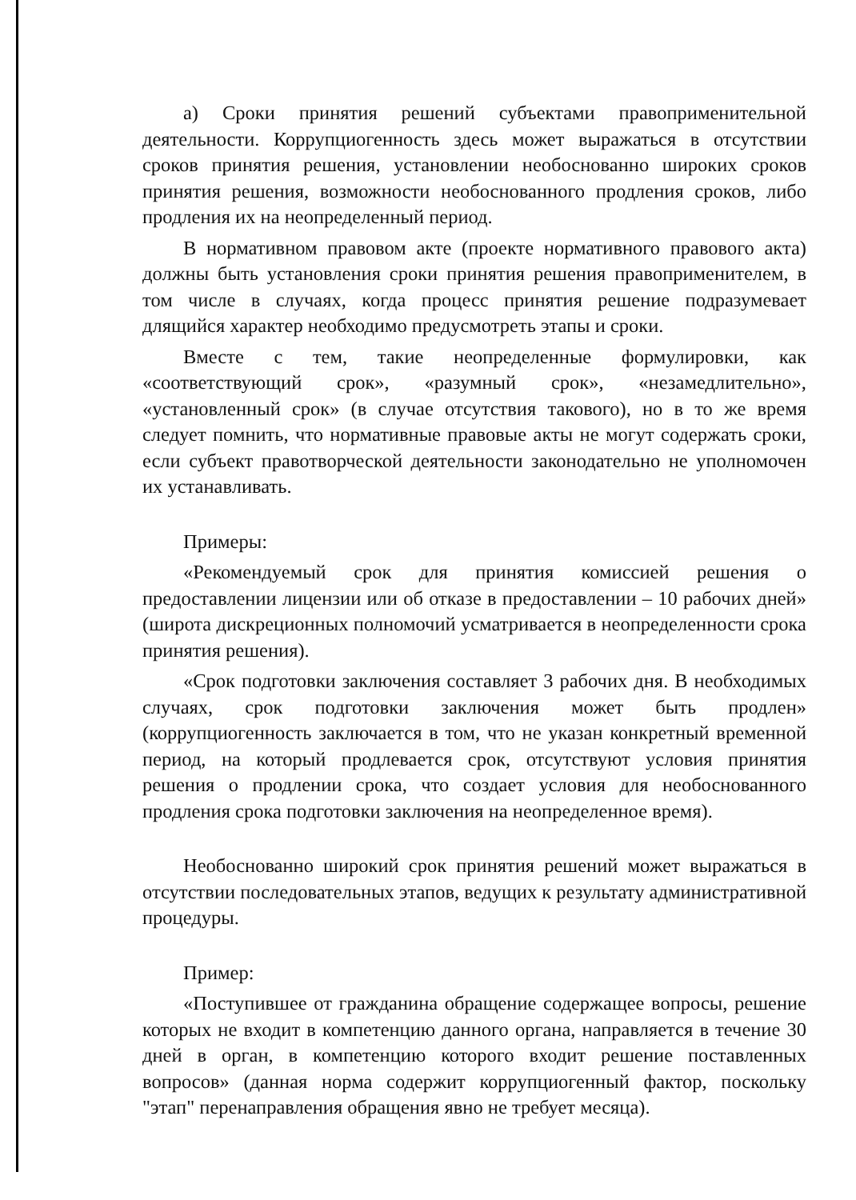а) Сроки принятия решений субъектами правоприменительной деятельности. Коррупциогенность здесь может выражаться в отсутствии сроков принятия решения, установлении необоснованно широких сроков принятия решения, возможности необоснованного продления сроков, либо продления их на неопределенный период.
В нормативном правовом акте (проекте нормативного правового акта) должны быть установления сроки принятия решения правоприменителем, в том числе в случаях, когда процесс принятия решение подразумевает длящийся характер необходимо предусмотреть этапы и сроки.
Вместе с тем, такие неопределенные формулировки, как «соответствующий срок», «разумный срок», «незамедлительно», «установленный срок» (в случае отсутствия такового), но в то же время следует помнить, что нормативные правовые акты не могут содержать сроки, если субъект правотворческой деятельности законодательно не уполномочен их устанавливать.
Примеры:
«Рекомендуемый срок для принятия комиссией решения о предоставлении лицензии или об отказе в предоставлении – 10 рабочих дней» (широта дискреционных полномочий усматривается в неопределенности срока принятия решения).
«Срок подготовки заключения составляет 3 рабочих дня. В необходимых случаях, срок подготовки заключения может быть продлен» (коррупциогенность заключается в том, что не указан конкретный временной период, на который продлевается срок, отсутствуют условия принятия решения о продлении срока, что создает условия для необоснованного продления срока подготовки заключения на неопределенное время).
Необоснованно широкий срок принятия решений может выражаться в отсутствии последовательных этапов, ведущих к результату административной процедуры.
Пример:
«Поступившее от гражданина обращение содержащее вопросы, решение которых не входит в компетенцию данного органа, направляется в течение 30 дней в орган, в компетенцию которого входит решение поставленных вопросов» (данная норма содержит коррупциогенный фактор, поскольку "этап" перенаправления обращения явно не требует месяца).